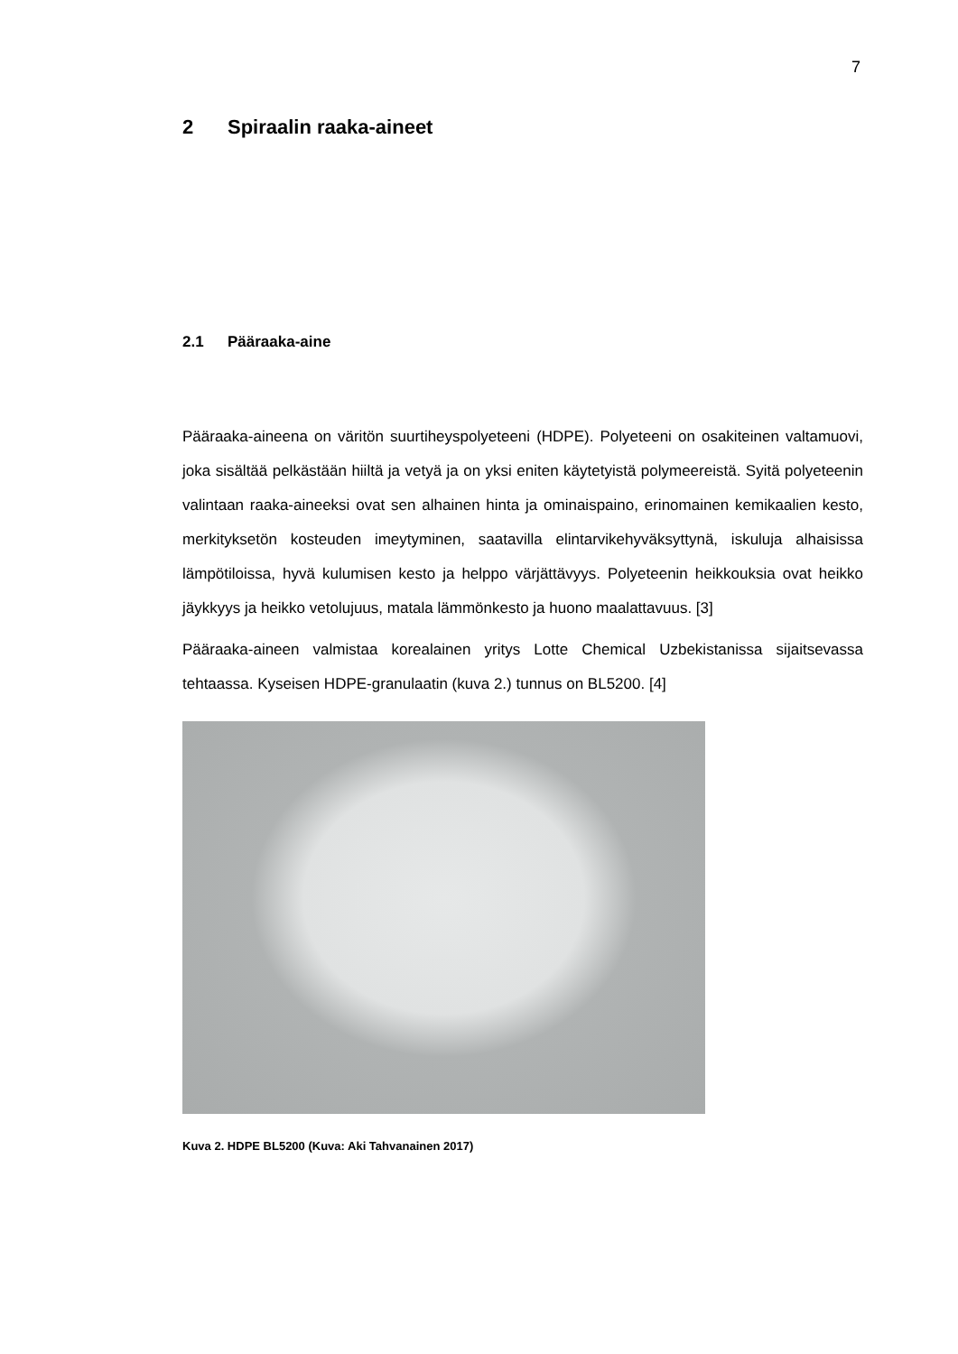7
2 Spiraalin raaka-aineet
2.1 Pääraaka-aine
Pääraaka-aineena on väritön suurtiheyspolyeteeni (HDPE). Polyeteeni on osakiteinen valtamuovi, joka sisältää pelkästään hiiltä ja vetyä ja on yksi eniten käytetyistä polymeereistä. Syitä polyeteenin valintaan raaka-aineeksi ovat sen alhainen hinta ja ominaispaino, erinomainen kemikaalien kesto, merkityksetön kosteuden imeytyminen, saatavilla elintarvikehyväksyttynä, iskuluja alhaisissa lämpötiloissa, hyvä kulumisen kesto ja helppo värjättävyys. Polyeteenin heikkouksia ovat heikko jäykkyys ja heikko vetolujuus, matala lämmönkesto ja huono maalattavuus. [3]
Pääraaka-aineen valmistaa korealainen yritys Lotte Chemical Uzbekistanissa sijaitsevassa tehtaassa. Kyseisen HDPE-granulaatin (kuva 2.) tunnus on BL5200. [4]
Kuva 2. HDPE BL5200 (Kuva: Aki Tahvanainen 2017)